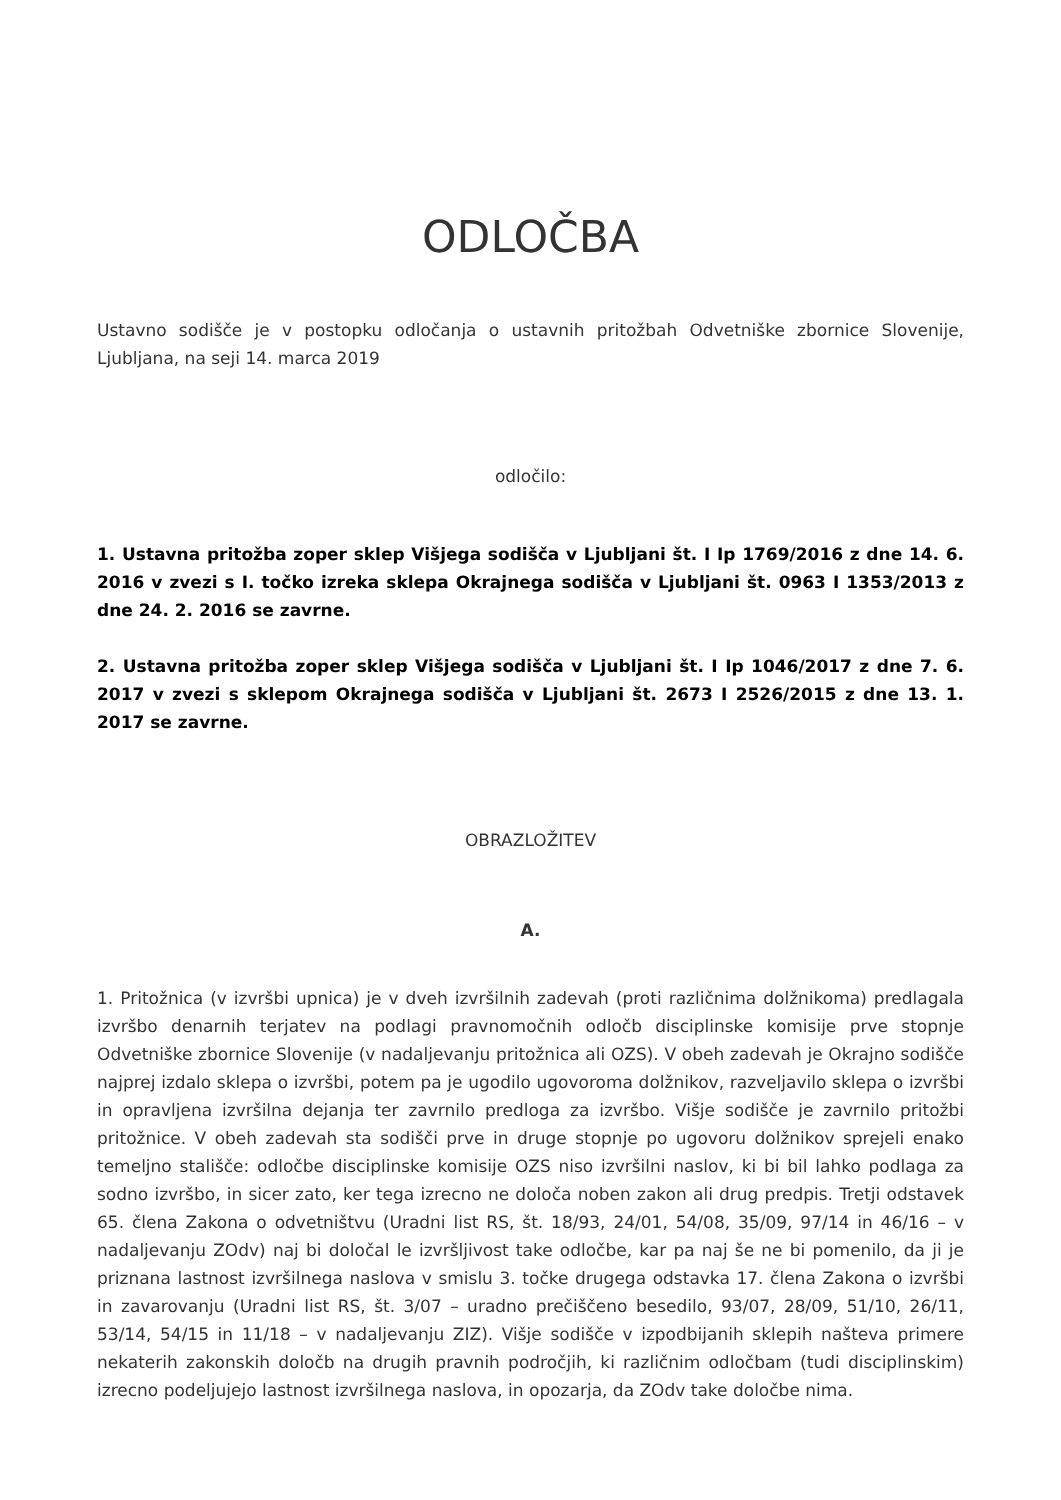ODLOČBA
Ustavno sodišče je v postopku odločanja o ustavnih pritožbah Odvetniške zbornice Slovenije, Ljubljana, na seji 14. marca 2019
odločilo:
1. Ustavna pritožba zoper sklep Višjega sodišča v Ljubljani št. I Ip 1769/2016 z dne 14. 6. 2016 v zvezi s I. točko izreka sklepa Okrajnega sodišča v Ljubljani št. 0963 I 1353/2013 z dne 24. 2. 2016 se zavrne.
2. Ustavna pritožba zoper sklep Višjega sodišča v Ljubljani št. I Ip 1046/2017 z dne 7. 6. 2017 v zvezi s sklepom Okrajnega sodišča v Ljubljani št. 2673 I 2526/2015 z dne 13. 1. 2017 se zavrne.
OBRAZLOŽITEV
A.
1. Pritožnica (v izvršbi upnica) je v dveh izvršilnih zadevah (proti različnima dolžnikoma) predlagala izvršbo denarnih terjatev na podlagi pravnomočnih odločb disciplinske komisije prve stopnje Odvetniške zbornice Slovenije (v nadaljevanju pritožnica ali OZS). V obeh zadevah je Okrajno sodišče najprej izdalo sklepa o izvršbi, potem pa je ugodilo ugovoroma dolžnikov, razveljavilo sklepa o izvršbi in opravljena izvršilna dejanja ter zavrnilo predloga za izvršbo. Višje sodišče je zavrnilo pritožbi pritožnice. V obeh zadevah sta sodišči prve in druge stopnje po ugovoru dolžnikov sprejeli enako temeljno stališče: odločbe disciplinske komisije OZS niso izvršilni naslov, ki bi bil lahko podlaga za sodno izvršbo, in sicer zato, ker tega izrecno ne določa noben zakon ali drug predpis. Tretji odstavek 65. člena Zakona o odvetništvu (Uradni list RS, št. 18/93, 24/01, 54/08, 35/09, 97/14 in 46/16 – v nadaljevanju ZOdv) naj bi določal le izvršljivost take odločbe, kar pa naj še ne bi pomenilo, da ji je priznana lastnost izvršilnega naslova v smislu 3. točke drugega odstavka 17. člena Zakona o izvršbi in zavarovanju (Uradni list RS, št. 3/07 – uradno prečiščeno besedilo, 93/07, 28/09, 51/10, 26/11, 53/14, 54/15 in 11/18 – v nadaljevanju ZIZ). Višje sodišče v izpodbijanih sklepih našteva primere nekaterih zakonskih določb na drugih pravnih področjih, ki različnim odločbam (tudi disciplinskim) izrecno podeljujejo lastnost izvršilnega naslova, in opozarja, da ZOdv take določbe nima.